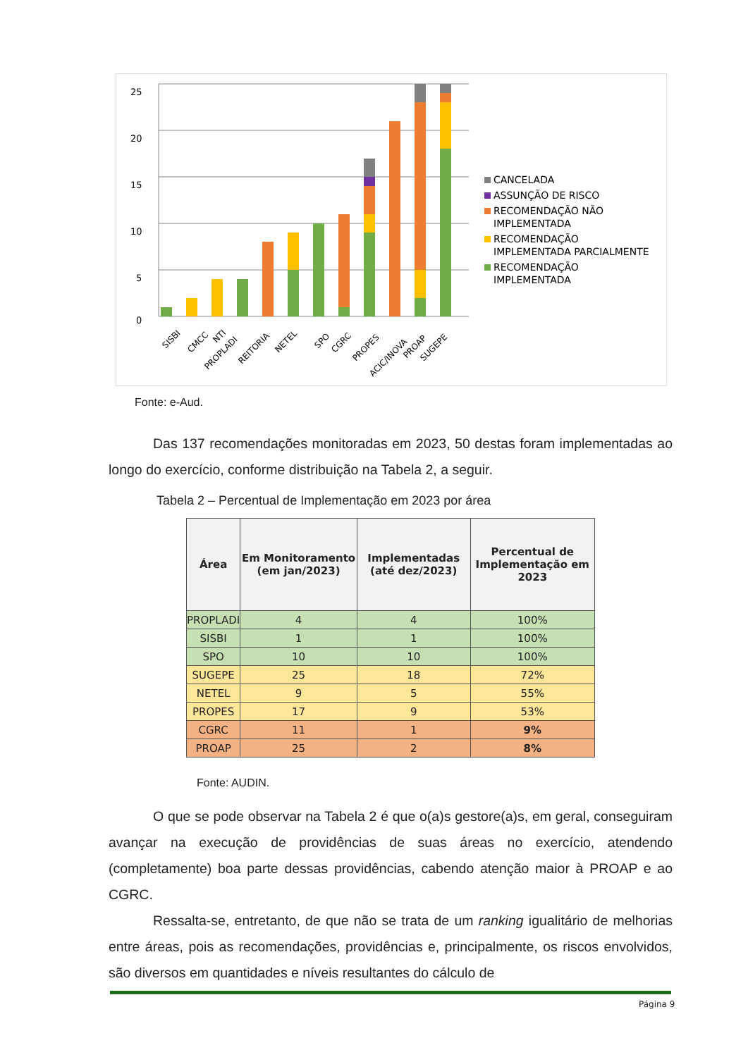25
20
15
10
5
0
SISBI
CMCC
NTI
PROPLADI
REITORIA
NETEL
SPO
CGRC
PROPES
ACIC/INOVA
PROAP
SUGEPE
CANCELADA
ASSUNÇÃO DE RISCO
RECOMENDAÇÃO NÃO
IMPLEMENTADA
RECOMENDAÇÃO
IMPLEMENTADA PARCIALMENTE
RECOMENDAÇÃO
IMPLEMENTADA
Fonte: e-Aud.
Das 137 recomendações monitoradas em 2023, 50 destas foram implementadas ao longo do exercício, conforme distribuição na Tabela 2, a seguir.
Tabela 2 – Percentual de Implementação em 2023 por área
| Área | Em Monitoramento (em jan/2023) | Implementadas (até dez/2023) | Percentual de Implementação em 2023 |
| --- | --- | --- | --- |
| PROPLADI | 4 | 4 | 100% |
| SISBI | 1 | 1 | 100% |
| SPO | 10 | 10 | 100% |
| SUGEPE | 25 | 18 | 72% |
| NETEL | 9 | 5 | 55% |
| PROPES | 17 | 9 | 53% |
| CGRC | 11 | 1 | 9% |
| PROAP | 25 | 2 | 8% |
Fonte: AUDIN.
O que se pode observar na Tabela 2 é que o(a)s gestore(a)s, em geral, conseguiram avançar na execução de providências de suas áreas no exercício, atendendo (completamente) boa parte dessas providências, cabendo atenção maior à PROAP e ao CGRC.
Ressalta-se, entretanto, de que não se trata de um ranking igualitário de melhorias entre áreas, pois as recomendações, providências e, principalmente, os riscos envolvidos, são diversos em quantidades e níveis resultantes do cálculo de
Página 9